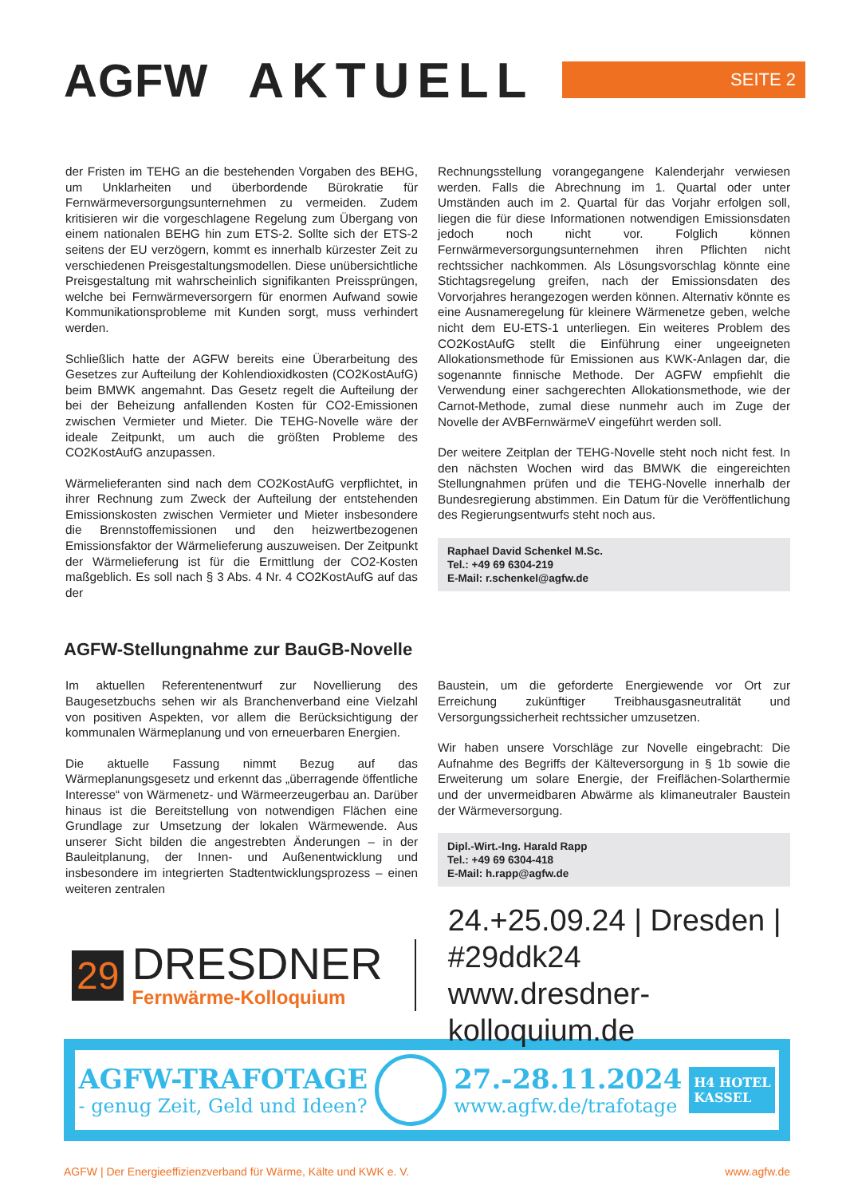AGFW AKTUELL
SEITE 2
der Fristen im TEHG an die bestehenden Vorgaben des BEHG, um Unklarheiten und überbordende Bürokratie für Fernwärmeversorgungsunternehmen zu vermeiden. Zudem kritisieren wir die vorgeschlagene Regelung zum Übergang von einem nationalen BEHG hin zum ETS-2. Sollte sich der ETS-2 seitens der EU verzögern, kommt es innerhalb kürzester Zeit zu verschiedenen Preisgestaltungsmodellen. Diese unübersichtliche Preisgestaltung mit wahrscheinlich signifikanten Preissprüngen, welche bei Fernwärmeversorgern für enormen Aufwand sowie Kommunikationsprobleme mit Kunden sorgt, muss verhindert werden.
Schließlich hatte der AGFW bereits eine Überarbeitung des Gesetzes zur Aufteilung der Kohlendioxidkosten (CO2KostAufG) beim BMWK angemahnt. Das Gesetz regelt die Aufteilung der bei der Beheizung anfallenden Kosten für CO2-Emissionen zwischen Vermieter und Mieter. Die TEHG-Novelle wäre der ideale Zeitpunkt, um auch die größten Probleme des CO2KostAufG anzupassen.
Wärmelieferanten sind nach dem CO2KostAufG verpflichtet, in ihrer Rechnung zum Zweck der Aufteilung der entstehenden Emissionskosten zwischen Vermieter und Mieter insbesondere die Brennstoffemissionen und den heizwertbezogenen Emissionsfaktor der Wärmelieferung auszuweisen. Der Zeitpunkt der Wärmelieferung ist für die Ermittlung der CO2-Kosten maßgeblich. Es soll nach § 3 Abs. 4 Nr. 4 CO2KostAufG auf das der
Rechnungsstellung vorangegangene Kalenderjahr verwiesen werden. Falls die Abrechnung im 1. Quartal oder unter Umständen auch im 2. Quartal für das Vorjahr erfolgen soll, liegen die für diese Informationen notwendigen Emissionsdaten jedoch noch nicht vor. Folglich können Fernwärmeversorgungsunternehmen ihren Pflichten nicht rechtssicher nachkommen. Als Lösungsvorschlag könnte eine Stichtagsregelung greifen, nach der Emissionsdaten des Vorvorjahres herangezogen werden können. Alternativ könnte es eine Ausnameregelung für kleinere Wärmenetze geben, welche nicht dem EU-ETS-1 unterliegen. Ein weiteres Problem des CO2KostAufG stellt die Einführung einer ungeeigneten Allokationsmethode für Emissionen aus KWK-Anlagen dar, die sogenannte finnische Methode. Der AGFW empfiehlt die Verwendung einer sachgerechten Allokationsmethode, wie der Carnot-Methode, zumal diese nunmehr auch im Zuge der Novelle der AVBFernwärmeV eingeführt werden soll.
Der weitere Zeitplan der TEHG-Novelle steht noch nicht fest. In den nächsten Wochen wird das BMWK die eingereichten Stellungnahmen prüfen und die TEHG-Novelle innerhalb der Bundesregierung abstimmen. Ein Datum für die Veröffentlichung des Regierungsentwurfs steht noch aus.
Raphael David Schenkel M.Sc.
Tel.: +49 69 6304-219
E-Mail: r.schenkel@agfw.de
AGFW-Stellungnahme zur BauGB-Novelle
Im aktuellen Referentenentwurf zur Novellierung des Baugesetzbuchs sehen wir als Branchenverband eine Vielzahl von positiven Aspekten, vor allem die Berücksichtigung der kommunalen Wärmeplanung und von erneuerbaren Energien.
Die aktuelle Fassung nimmt Bezug auf das Wärmeplanungsgesetz und erkennt das „überragende öffentliche Interesse“ von Wärmenetz- und Wärmeerzeugerbau an. Darüber hinaus ist die Bereitstellung von notwendigen Flächen eine Grundlage zur Umsetzung der lokalen Wärmewende. Aus unserer Sicht bilden die angestrebten Änderungen – in der Bauleitplanung, der Innen- und Außenentwicklung und insbesondere im integrierten Stadtentwicklungsprozess – einen weiteren zentralen
Baustein, um die geforderte Energiewende vor Ort zur Erreichung zukünftiger Treibhausgasneutralität und Versorgungssicherheit rechtssicher umzusetzen.
Wir haben unsere Vorschläge zur Novelle eingebracht: Die Aufnahme des Begriffs der Kälteversorgung in § 1b sowie die Erweiterung um solare Energie, der Freiflächen-Solarthermie und der unvermeidbaren Abwärme als klimaneutraler Baustein der Wärmeversorgung.
Dipl.-Wirt.-Ing. Harald Rapp
Tel.: +49 69 6304-418
E-Mail: h.rapp@agfw.de
29
DRESDNER
Fernwärme-Kolloquium
24.+25.09.24 | Dresden | #29ddk24
www.dresdner-kolloquium.de
AGFW-TRAFOTAGE
- genug Zeit, Geld und Ideen?
27.-28.11.2024
www.agfw.de/trafotage
H4 HOTEL
KASSEL
AGFW | Der Energieeffizienzverband für Wärme, Kälte und KWK e. V. www.agfw.de